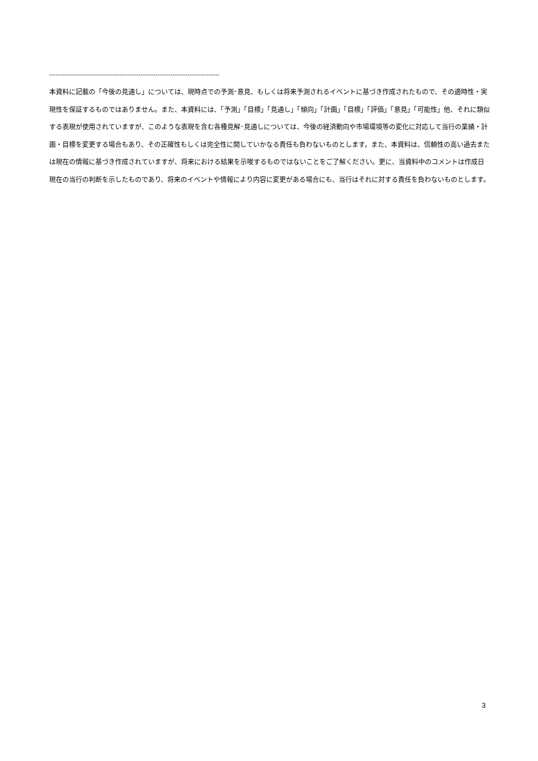--------------------------------------------------------------------------------
本資料に記載の「今後の見通し」については、現時点での予測･意見、もしくは将来予測されるイベントに基づき作成されたもので、その適時性・実現性を保証するものではありません。また、本資料には、「予測」「目標」「見通し」「傾向」「計画」「目標」「評価」「意見」「可能性」他、それに類似する表現が使用されていますが、このような表現を含む各種見解･見通しについては、今後の経済動向や市場環境等の変化に対応して当行の業績・計画・目標を変更する場合もあり、その正確性もしくは完全性に関していかなる責任も負わないものとします。また、本資料は、信頼性の高い過去または現在の情報に基づき作成されていますが、将来における結果を示唆するものではないことをご了解ください。更に、当資料中のコメントは作成日現在の当行の判断を示したものであり、将来のイベントや情報により内容に変更がある場合にも、当行はそれに対する責任を負わないものとします。
3